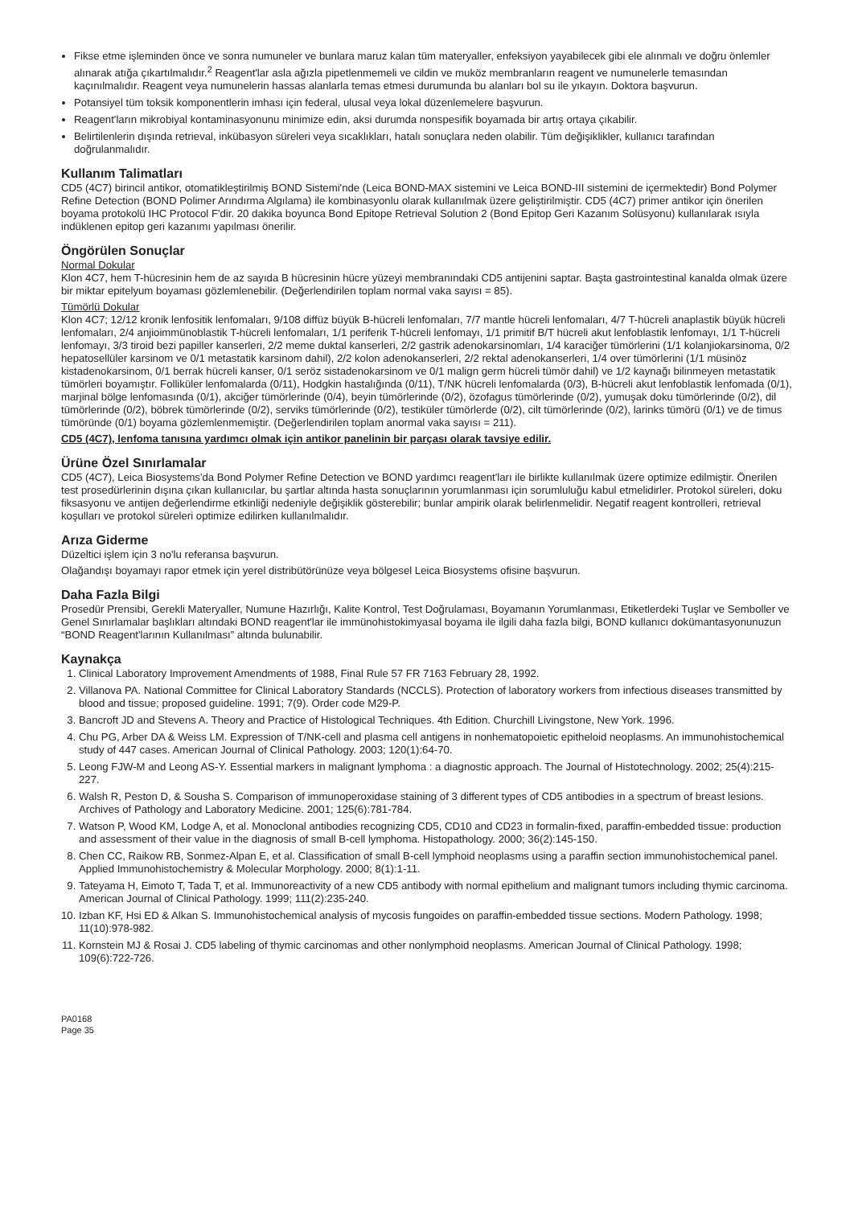Fikse etme işleminden önce ve sonra numuneler ve bunlara maruz kalan tüm materyaller, enfeksiyon yayabilecek gibi ele alınmalı ve doğru önlemler alınarak atığa çıkartılmalıdır.<sup>2</sup> Reagent'lar asla ağızla pipetlenmemeli ve cildin ve muköz membranların reagent ve numunelerle temasından kaçınılmalıdır. Reagent veya numunelerin hassas alanlarla temas etmesi durumunda bu alanları bol su ile yıkayın. Doktora başvurun.
Potansiyel tüm toksik komponentlerin imhası için federal, ulusal veya lokal düzenlemelere başvurun.
Reagent'ların mikrobiyal kontaminasyonunu minimize edin, aksi durumda nonspesifik boyamada bir artış ortaya çıkabilir.
Belirtilenlerin dışında retrieval, inkübasyon süreleri veya sıcaklıkları, hatalı sonuçlara neden olabilir. Tüm değişiklikler, kullanıcı tarafından doğrulanmalıdır.
Kullanım Talimatları
CD5 (4C7) birincil antikor, otomatikleştirilmiş BOND Sistemi'nde (Leica BOND-MAX sistemini ve Leica BOND-III sistemini de içermektedir) Bond Polymer Refine Detection (BOND Polimer Arındırma Algılama) ile kombinasyonlu olarak kullanılmak üzere geliştirilmiştir. CD5 (4C7) primer antikor için önerilen boyama protokolü IHC Protocol F'dir. 20 dakika boyunca Bond Epitope Retrieval Solution 2 (Bond Epitop Geri Kazanım Solüsyonu) kullanılarak ısıyla indüklenen epitop geri kazanımı yapılması önerilir.
Öngörülen Sonuçlar
Normal Dokular
Klon 4C7, hem T-hücresinin hem de az sayıda B hücresinin hücre yüzeyi membranındaki CD5 antijenini saptar. Başta gastrointestinal kanalda olmak üzere bir miktar epitelyum boyaması gözlemlenebilir. (Değerlendirilen toplam normal vaka sayısı = 85).
Tümörlü Dokular
Klon 4C7; 12/12 kronik lenfositik lenfomaları, 9/108 diffüz büyük B-hücreli lenfomaları, 7/7 mantle hücreli lenfomaları, 4/7 T-hücreli anaplastik büyük hücreli lenfomaları, 2/4 anjioimmünoblastik T-hücreli lenfomaları, 1/1 periferik T-hücreli lenfomayı, 1/1 primitif B/T hücreli akut lenfoblastik lenfomayı, 1/1 T-hücreli lenfomayı, 3/3 tiroid bezi papiller kanserleri, 2/2 meme duktal kanserleri, 2/2 gastrik adenokarsinomları, 1/4 karaciğer tümörlerini (1/1 kolanjiokarsinoma, 0/2 hepatosellüler karsinom ve 0/1 metastatik karsinom dahil), 2/2 kolon adenokanserleri, 2/2 rektal adenokanserleri, 1/4 over tümörlerini (1/1 müsinöz kistadenokarsinom, 0/1 berrak hücreli kanser, 0/1 seröz sistadenokarsinom ve 0/1 malign germ hücreli tümör dahil) ve 1/2 kaynağı bilinmeyen metastatik tümörleri boyamıştır. Folliküler lenfomalarda (0/11), Hodgkin hastalığında (0/11), T/NK hücreli lenfomalarda (0/3), B-hücreli akut lenfoblastik lenfomada (0/1), marjinal bölge lenfomasında (0/1), akciğer tümörlerinde (0/4), beyin tümörlerinde (0/2), özofagus tümörlerinde (0/2), yumuşak doku tümörlerinde (0/2), dil tümörlerinde (0/2), böbrek tümörlerinde (0/2), serviks tümörlerinde (0/2), testiküler tümörlerde (0/2), cilt tümörlerinde (0/2), larinks tümörü (0/1) ve de timus tümöründe (0/1) boyama gözlemlenmemiştir. (Değerlendirilen toplam anormal vaka sayısı = 211).
CD5 (4C7), lenfoma tanısına yardımcı olmak için antikor panelinin bir parçası olarak tavsiye edilir.
Ürüne Özel Sınırlamalar
CD5 (4C7), Leica Biosystems'da Bond Polymer Refine Detection ve BOND yardımcı reagent'ları ile birlikte kullanılmak üzere optimize edilmiştir. Önerilen test prosedürlerinin dışına çıkan kullanıcılar, bu şartlar altında hasta sonuçlarının yorumlanması için sorumluluğu kabul etmelidirler. Protokol süreleri, doku fiksasyonu ve antijen değerlendirme etkinliği nedeniyle değişiklik gösterebilir; bunlar ampirik olarak belirlenmelidir. Negatif reagent kontrolleri, retrieval koşulları ve protokol süreleri optimize edilirken kullanılmalıdır.
Arıza Giderme
Düzeltici işlem için 3 no'lu referansa başvurun.
Olağandışı boyamayı rapor etmek için yerel distribütörünüze veya bölgesel Leica Biosystems ofisine başvurun.
Daha Fazla Bilgi
Prosedür Prensibi, Gerekli Materyaller, Numune Hazırlığı, Kalite Kontrol, Test Doğrulaması, Boyamanın Yorumlanması, Etiketlerdeki Tuşlar ve Semboller ve Genel Sınırlamalar başlıkları altındaki BOND reagent'lar ile immünohistokimyasal boyama ile ilgili daha fazla bilgi, BOND kullanıcı dokümantasyonunuzun “BOND Reagent'larının Kullanılması” altında bulunabilir.
Kaynakça
1. Clinical Laboratory Improvement Amendments of 1988, Final Rule 57 FR 7163 February 28, 1992.
2. Villanova PA. National Committee for Clinical Laboratory Standards (NCCLS). Protection of laboratory workers from infectious diseases transmitted by blood and tissue; proposed guideline. 1991; 7(9). Order code M29-P.
3. Bancroft JD and Stevens A. Theory and Practice of Histological Techniques. 4th Edition. Churchill Livingstone, New York. 1996.
4. Chu PG, Arber DA & Weiss LM. Expression of T/NK-cell and plasma cell antigens in nonhematopoietic epitheloid neoplasms. An immunohistochemical study of 447 cases. American Journal of Clinical Pathology. 2003; 120(1):64-70.
5. Leong FJW-M and Leong AS-Y. Essential markers in malignant lymphoma : a diagnostic approach. The Journal of Histotechnology. 2002; 25(4):215-227.
6. Walsh R, Peston D, & Sousha S. Comparison of immunoperoxidase staining of 3 different types of CD5 antibodies in a spectrum of breast lesions. Archives of Pathology and Laboratory Medicine. 2001; 125(6):781-784.
7. Watson P, Wood KM, Lodge A, et al. Monoclonal antibodies recognizing CD5, CD10 and CD23 in formalin-fixed, paraffin-embedded tissue: production and assessment of their value in the diagnosis of small B-cell lymphoma. Histopathology. 2000; 36(2):145-150.
8. Chen CC, Raikow RB, Sonmez-Alpan E, et al. Classification of small B-cell lymphoid neoplasms using a paraffin section immunohistochemical panel. Applied Immunohistochemistry & Molecular Morphology. 2000; 8(1):1-11.
9. Tateyama H, Eimoto T, Tada T, et al. Immunoreactivity of a new CD5 antibody with normal epithelium and malignant tumors including thymic carcinoma. American Journal of Clinical Pathology. 1999; 111(2):235-240.
10. Izban KF, Hsi ED & Alkan S. Immunohistochemical analysis of mycosis fungoides on paraffin-embedded tissue sections. Modern Pathology. 1998; 11(10):978-982.
11. Kornstein MJ & Rosai J. CD5 labeling of thymic carcinomas and other nonlymphoid neoplasms. American Journal of Clinical Pathology. 1998; 109(6):722-726.
PA0168
Page 35